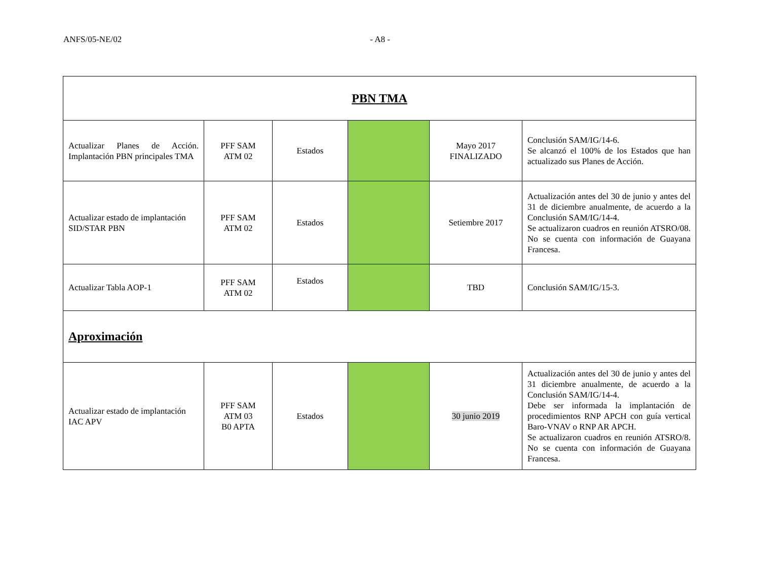ANFS/05-NE/02 - A8 -
| PBN TMA | | | | | |
| Actualizar Planes de Acción. Implantación PBN principales TMA | PFF SAM ATM 02 | Estados | | Mayo 2017 FINALIZADO | Conclusión SAM/IG/14-6. Se alcanzó el 100% de los Estados que han actualizado sus Planes de Acción. |
| Actualizar estado de implantación SID/STAR PBN | PFF SAM ATM 02 | Estados | | Setiembre 2017 | Actualización antes del 30 de junio y antes del 31 de diciembre anualmente, de acuerdo a la Conclusión SAM/IG/14-4. Se actualizaron cuadros en reunión ATSRO/08. No se cuenta con información de Guayana Francesa. |
| Actualizar Tabla AOP-1 | PFF SAM ATM 02 | Estados | | TBD | Conclusión SAM/IG/15-3. |
| Aproximación | | | | | |
| Actualizar estado de implantación IAC APV | PFF SAM ATM 03 B0 APTA | Estados | | 30 junio 2019 | Actualización antes del 30 de junio y antes del 31 diciembre anualmente, de acuerdo a la Conclusión SAM/IG/14-4. Debe ser informada la implantación de procedimientos RNP APCH con guía vertical Baro-VNAV o RNP AR APCH. Se actualizaron cuadros en reunión ATSRO/8. No se cuenta con información de Guayana Francesa. |